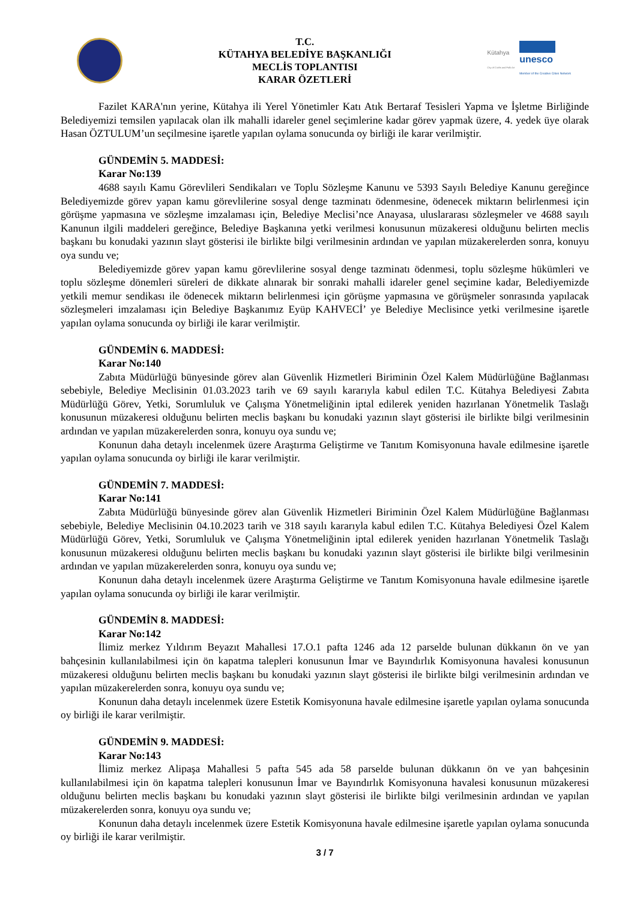T.C.
KÜTAHYA BELEDİYE BAŞKANLIĞI
MECLİS TOPLANTISI
KARAR ÖZETLERİ
Kütahya
City of Crafts and Folk Art
unesco
Member of the Creative Cities Network
Fazilet KARA'nın yerine, Kütahya ili Yerel Yönetimler Katı Atık Bertaraf Tesisleri Yapma ve İşletme Birliğinde Belediyemizi temsilen yapılacak olan ilk mahalli idareler genel seçimlerine kadar görev yapmak üzere, 4. yedek üye olarak Hasan ÖZTULUM’un seçilmesine işaretle yapılan oylama sonucunda oy birliği ile karar verilmiştir.
GÜNDEMİN 5. MADDESİ:
Karar No:139
4688 sayılı Kamu Görevlileri Sendikaları ve Toplu Sözleşme Kanunu ve 5393 Sayılı Belediye Kanunu gereğince Belediyemizde görev yapan kamu görevlilerine sosyal denge tazminatı ödenmesine, ödenecek miktarın belirlenmesi için görüşme yapmasına ve sözleşme imzalaması için, Belediye Meclisi’nce Anayasa, uluslararası sözleşmeler ve 4688 sayılı Kanunun ilgili maddeleri gereğince, Belediye Başkanına yetki verilmesi konusunun müzakeresi olduğunu belirten meclis başkanı bu konudaki yazının slayt gösterisi ile birlikte bilgi verilmesinin ardından ve yapılan müzakerelerden sonra, konuyu oya sundu ve;
Belediyemizde görev yapan kamu görevlilerine sosyal denge tazminatı ödenmesi, toplu sözleşme hükümleri ve toplu sözleşme dönemleri süreleri de dikkate alınarak bir sonraki mahalli idareler genel seçimine kadar, Belediyemizde yetkili memur sendikası ile ödenecek miktarın belirlenmesi için görüşme yapmasına ve görüşmeler sonrasında yapılacak sözleşmeleri imzalaması için Belediye Başkanımız Eyüp KAHVECİ’ ye Belediye Meclisince yetki verilmesine işaretle yapılan oylama sonucunda oy birliği ile karar verilmiştir.
GÜNDEMİN 6. MADDESİ:
Karar No:140
Zabıta Müdürlüğü bünyesinde görev alan Güvenlik Hizmetleri Biriminin Özel Kalem Müdürlüğüne Bağlanması sebebiyle, Belediye Meclisinin 01.03.2023 tarih ve 69 sayılı kararıyla kabul edilen T.C. Kütahya Belediyesi Zabıta Müdürlüğü Görev, Yetki, Sorumluluk ve Çalışma Yönetmeliğinin iptal edilerek yeniden hazırlanan Yönetmelik Taslağı konusunun müzakeresi olduğunu belirten meclis başkanı bu konudaki yazının slayt gösterisi ile birlikte bilgi verilmesinin ardından ve yapılan müzakerelerden sonra, konuyu oya sundu ve;
Konunun daha detaylı incelenmek üzere Araştırma Geliştirme ve Tanıtım Komisyonuna havale edilmesine işaretle yapılan oylama sonucunda oy birliği ile karar verilmiştir.
GÜNDEMİN 7. MADDESİ:
Karar No:141
Zabıta Müdürlüğü bünyesinde görev alan Güvenlik Hizmetleri Biriminin Özel Kalem Müdürlüğüne Bağlanması sebebiyle, Belediye Meclisinin 04.10.2023 tarih ve 318 sayılı kararıyla kabul edilen T.C. Kütahya Belediyesi Özel Kalem Müdürlüğü Görev, Yetki, Sorumluluk ve Çalışma Yönetmeliğinin iptal edilerek yeniden hazırlanan Yönetmelik Taslağı konusunun müzakeresi olduğunu belirten meclis başkanı bu konudaki yazının slayt gösterisi ile birlikte bilgi verilmesinin ardından ve yapılan müzakerelerden sonra, konuyu oya sundu ve;
Konunun daha detaylı incelenmek üzere Araştırma Geliştirme ve Tanıtım Komisyonuna havale edilmesine işaretle yapılan oylama sonucunda oy birliği ile karar verilmiştir.
GÜNDEMİN 8. MADDESİ:
Karar No:142
İlimiz merkez Yıldırım Beyazıt Mahallesi 17.O.1 pafta 1246 ada 12 parselde bulunan dükkanın ön ve yan bahçesinin kullanılabilmesi için ön kapatma talepleri konusunun İmar ve Bayındırlık Komisyonuna havalesi konusunun müzakeresi olduğunu belirten meclis başkanı bu konudaki yazının slayt gösterisi ile birlikte bilgi verilmesinin ardından ve yapılan müzakerelerden sonra, konuyu oya sundu ve;
Konunun daha detaylı incelenmek üzere Estetik Komisyonuna havale edilmesine işaretle yapılan oylama sonucunda oy birliği ile karar verilmiştir.
GÜNDEMİN 9. MADDESİ:
Karar No:143
İlimiz merkez Alipaşa Mahallesi 5 pafta 545 ada 58 parselde bulunan dükkanın ön ve yan bahçesinin kullanılabilmesi için ön kapatma talepleri konusunun İmar ve Bayındırlık Komisyonuna havalesi konusunun müzakeresi olduğunu belirten meclis başkanı bu konudaki yazının slayt gösterisi ile birlikte bilgi verilmesinin ardından ve yapılan müzakerelerden sonra, konuyu oya sundu ve;
Konunun daha detaylı incelenmek üzere Estetik Komisyonuna havale edilmesine işaretle yapılan oylama sonucunda oy birliği ile karar verilmiştir.
3 / 7